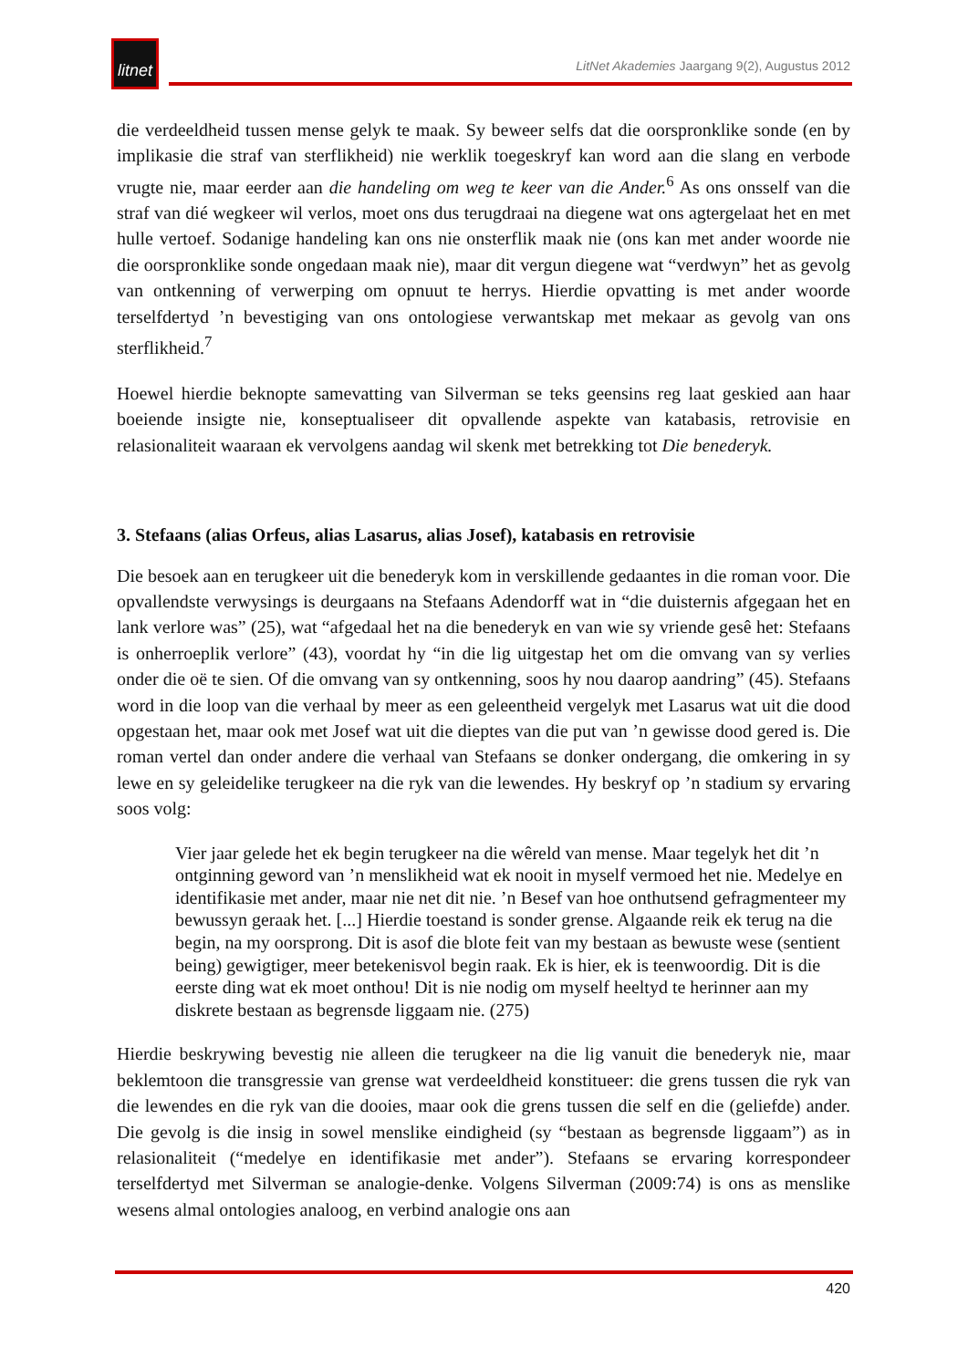litnet
LitNet Akademies Jaargang 9(2), Augustus 2012
die verdeeldheid tussen mense gelyk te maak. Sy beweer selfs dat die oorspronklike sonde (en by implikasie die straf van sterflikheid) nie werklik toegeskryf kan word aan die slang en verbode vrugte nie, maar eerder aan die handeling om weg te keer van die Ander.<sup>6</sup> As ons onsself van die straf van dié wegkeer wil verlos, moet ons dus terugdraai na diegene wat ons agtergelaat het en met hulle vertoef. Sodanige handeling kan ons nie onsterflik maak nie (ons kan met ander woorde nie die oorspronklike sonde ongedaan maak nie), maar dit vergun diegene wat “verdwyn” het as gevolg van ontkenning of verwerping om opnuut te herrys. Hierdie opvatting is met ander woorde terselfdertyd ’n bevestiging van ons ontologiese verwantskap met mekaar as gevolg van ons sterflikheid.<sup>7</sup>
Hoewel hierdie beknopte samevatting van Silverman se teks geensins reg laat geskied aan haar boeiende insigte nie, konseptualiseer dit opvallende aspekte van katabasis, retrovisie en relasionaliteit waaraan ek vervolgens aandag wil skenk met betrekking tot Die benederyk.
3. Stefaans (alias Orfeus, alias Lasarus, alias Josef), katabasis en retrovisie
Die besoek aan en terugkeer uit die benederyk kom in verskillende gedaantes in die roman voor. Die opvallendste verwysings is deurgaans na Stefaans Adendorff wat in “die duisternis afgegaan het en lank verlore was” (25), wat “afgedaal het na die benederyk en van wie sy vriende gesê het: Stefaans is onherroeplik verlore” (43), voordat hy “in die lig uitgestap het om die omvang van sy verlies onder die oë te sien. Of die omvang van sy ontkenning, soos hy nou daarop aandring” (45). Stefaans word in die loop van die verhaal by meer as een geleentheid vergelyk met Lasarus wat uit die dood opgestaan het, maar ook met Josef wat uit die dieptes van die put van ’n gewisse dood gered is. Die roman vertel dan onder andere die verhaal van Stefaans se donker ondergang, die omkering in sy lewe en sy geleidelike terugkeer na die ryk van die lewendes. Hy beskryf op ’n stadium sy ervaring soos volg:
Vier jaar gelede het ek begin terugkeer na die wêreld van mense. Maar tegelyk het dit ’n ontginning geword van ’n menslikheid wat ek nooit in myself vermoed het nie. Medelye en identifikasie met ander, maar nie net dit nie. ’n Besef van hoe onthutsend gefragmenteer my bewussyn geraak het. [...] Hierdie toestand is sonder grense. Algaande reik ek terug na die begin, na my oorsprong. Dit is asof die blote feit van my bestaan as bewuste wese (sentient being) gewigtiger, meer betekenisvol begin raak. Ek is hier, ek is teenwoordig. Dit is die eerste ding wat ek moet onthou! Dit is nie nodig om myself heeltyd te herinner aan my diskrete bestaan as begrensde liggaam nie. (275)
Hierdie beskrywing bevestig nie alleen die terugkeer na die lig vanuit die benederyk nie, maar beklemtoon die transgressie van grense wat verdeeldheid konstitueer: die grens tussen die ryk van die lewendes en die ryk van die dooies, maar ook die grens tussen die self en die (geliefde) ander. Die gevolg is die insig in sowel menslike eindigheid (sy “bestaan as begrensde liggaam”) as in relasionaliteit (“medelye en identifikasie met ander”). Stefaans se ervaring korrespondeer terselfdertyd met Silverman se analogie-denke. Volgens Silverman (2009:74) is ons as menslike wesens almal ontologies analoog, en verbind analogie ons aan
420